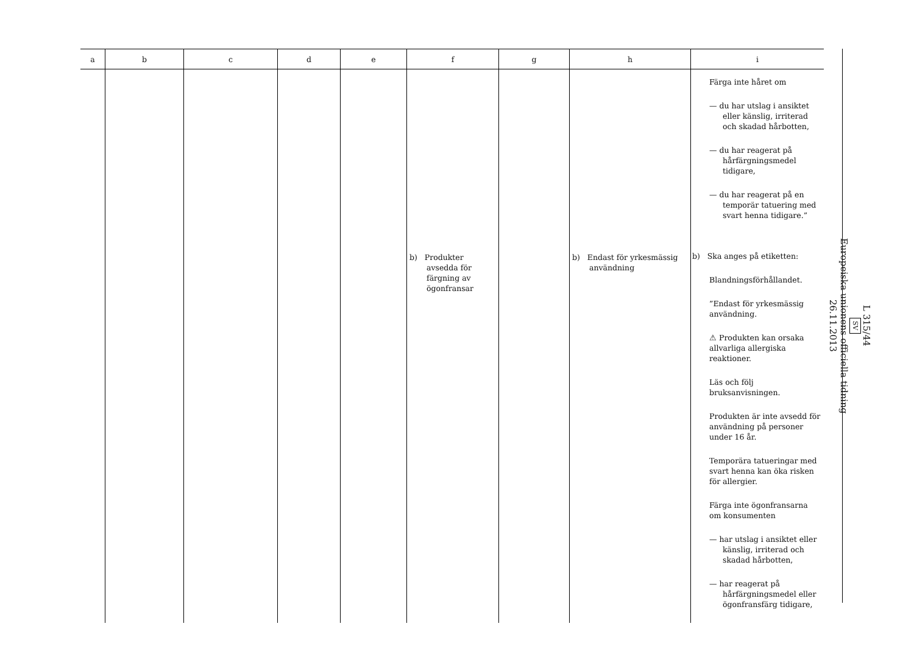| a | b | c | d | e | f | g | h | i |
| --- | --- | --- | --- | --- | --- | --- | --- | --- |
| | | | | | b) Produkter avsedda för färgning av ögonfransar | | b) Endast för yrkesmässig användning | Färga inte håret om — du har utslag i ansiktet eller känslig, irriterad och skadad hårbotten, — du har reagerat på hårfärgningsmedel tidigare, — du har reagerat på en temporär tatuering med svart henna tidigare.” b) Ska anges på etiketten: Blandningsförhållandet. ”Endast för yrkesmässig användning. ⚠ Produkten kan orsaka allvarliga allergiska reaktioner. Läs och följ bruksanvisningen. Produkten är inte avsedd för användning på personer under 16 år. Temporära tatueringar med svart henna kan öka risken för allergier. Färga inte ögonfransarna om konsumenten — har utslag i ansiktet eller känslig, irriterad och skadad hårbotten, — har reagerat på hårfärgningsmedel eller ögonfransfärg tidigare, |
L 315/44
SV
Europeiska unionens officiella tidning
26.11.2013